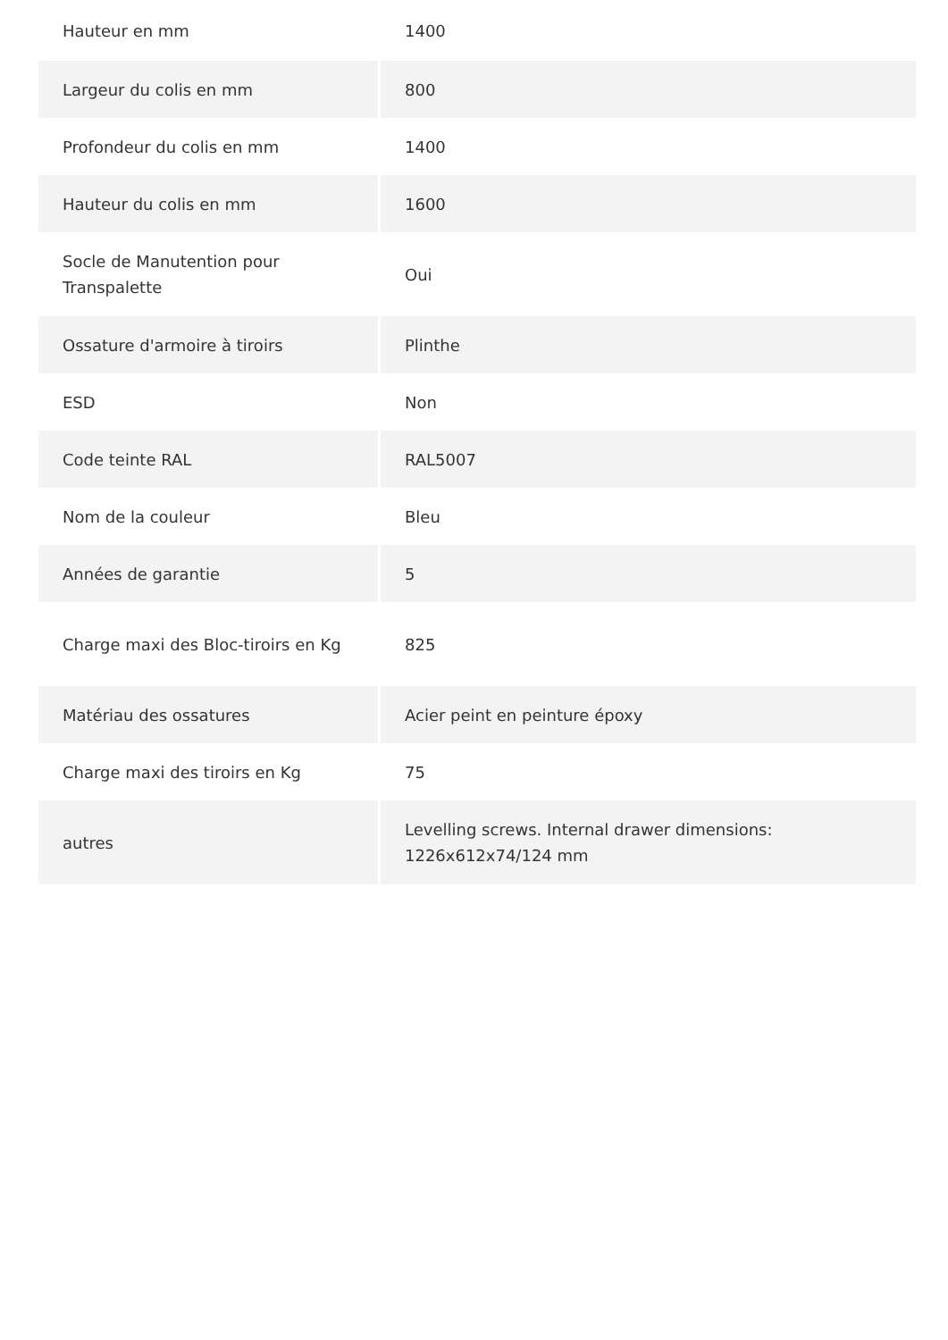| Hauteur en mm | 1400 |
| Largeur du colis en mm | 800 |
| Profondeur du colis en mm | 1400 |
| Hauteur du colis en mm | 1600 |
| Socle de Manutention pour Transpalette | Oui |
| Ossature d'armoire à tiroirs | Plinthe |
| ESD | Non |
| Code teinte RAL | RAL5007 |
| Nom de la couleur | Bleu |
| Années de garantie | 5 |
| Charge maxi des Bloc-tiroirs en Kg | 825 |
| Matériau des ossatures | Acier peint en peinture époxy |
| Charge maxi des tiroirs en Kg | 75 |
| autres | Levelling screws. Internal drawer dimensions: 1226x612x74/124 mm |